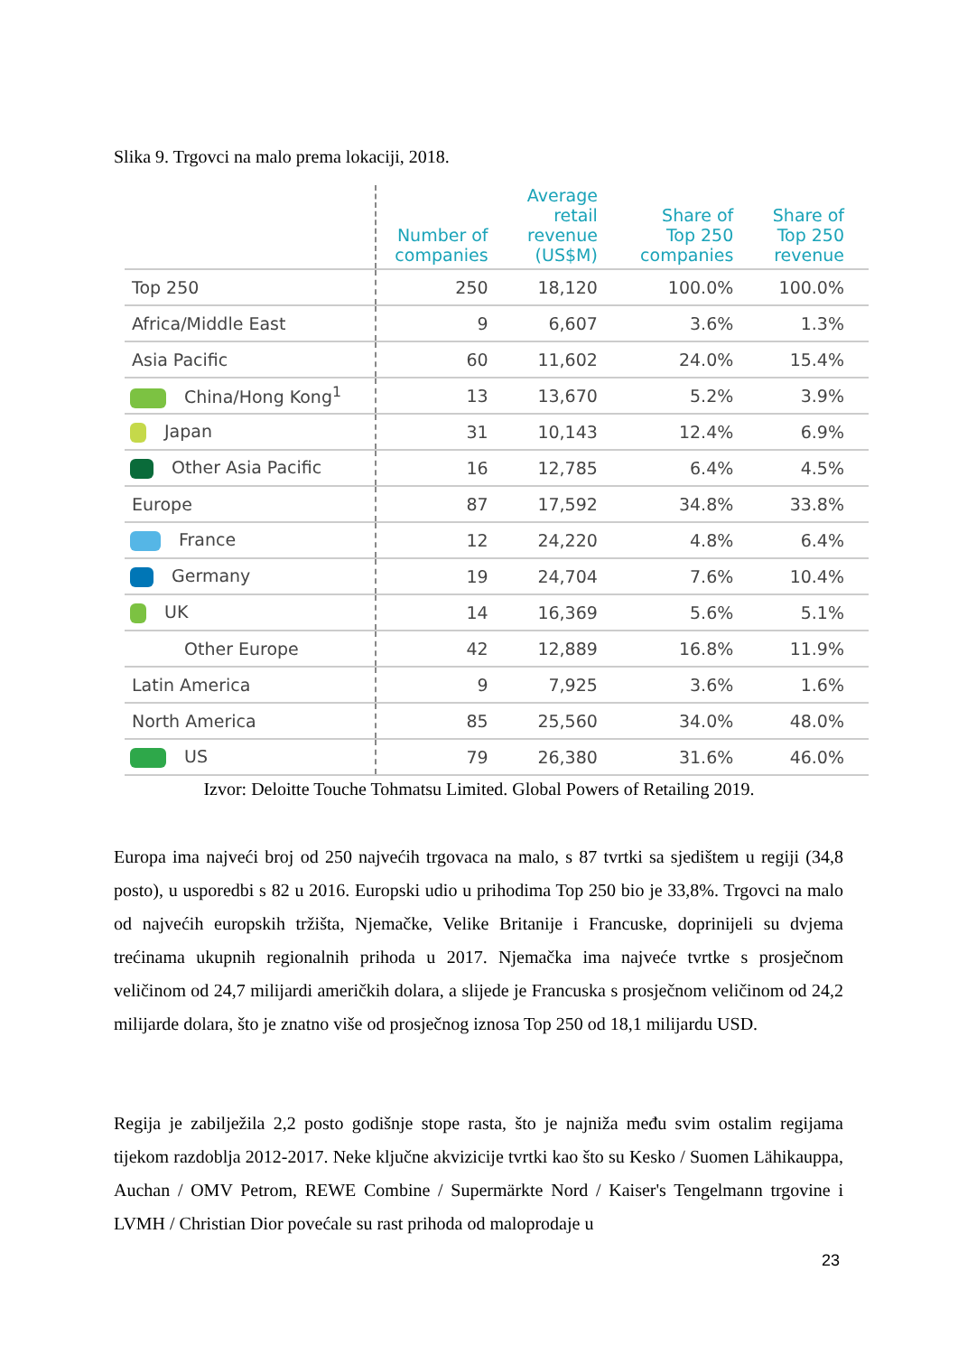Slika 9. Trgovci na malo prema lokaciji, 2018.
| | Number of companies | Average retail revenue (US$M) | Share of Top 250 companies | Share of Top 250 revenue |
| --- | --- | --- | --- | --- |
| Top 250 | 250 | 18,120 | 100.0% | 100.0% |
| Africa/Middle East | 9 | 6,607 | 3.6% | 1.3% |
| Asia Pacific | 60 | 11,602 | 24.0% | 15.4% |
| China/Hong Kong<sup>1</sup> | 13 | 13,670 | 5.2% | 3.9% |
| Japan | 31 | 10,143 | 12.4% | 6.9% |
| Other Asia Pacific | 16 | 12,785 | 6.4% | 4.5% |
| Europe | 87 | 17,592 | 34.8% | 33.8% |
| France | 12 | 24,220 | 4.8% | 6.4% |
| Germany | 19 | 24,704 | 7.6% | 10.4% |
| UK | 14 | 16,369 | 5.6% | 5.1% |
| Other Europe | 42 | 12,889 | 16.8% | 11.9% |
| Latin America | 9 | 7,925 | 3.6% | 1.6% |
| North America | 85 | 25,560 | 34.0% | 48.0% |
| US | 79 | 26,380 | 31.6% | 46.0% |
Izvor: Deloitte Touche Tohmatsu Limited. Global Powers of Retailing 2019.
Europa ima najveći broj od 250 najvećih trgovaca na malo, s 87 tvrtki sa sjedištem u regiji (34,8 posto), u usporedbi s 82 u 2016. Europski udio u prihodima Top 250 bio je 33,8%. Trgovci na malo od najvećih europskih tržišta, Njemačke, Velike Britanije i Francuske, doprinijeli su dvjema trećinama ukupnih regionalnih prihoda u 2017. Njemačka ima najveće tvrtke s prosječnom veličinom od 24,7 milijardi američkih dolara, a slijede je Francuska s prosječnom veličinom od 24,2 milijarde dolara, što je znatno više od prosječnog iznosa Top 250 od 18,1 milijardu USD.
Regija je zabilježila 2,2 posto godišnje stope rasta, što je najniža među svim ostalim regijama tijekom razdoblja 2012-2017. Neke ključne akvizicije tvrtki kao što su Kesko / Suomen Lähikauppa, Auchan / OMV Petrom, REWE Combine / Supermärkte Nord / Kaiser's Tengelmann trgovine i LVMH / Christian Dior povećale su rast prihoda od maloprodaje u
23